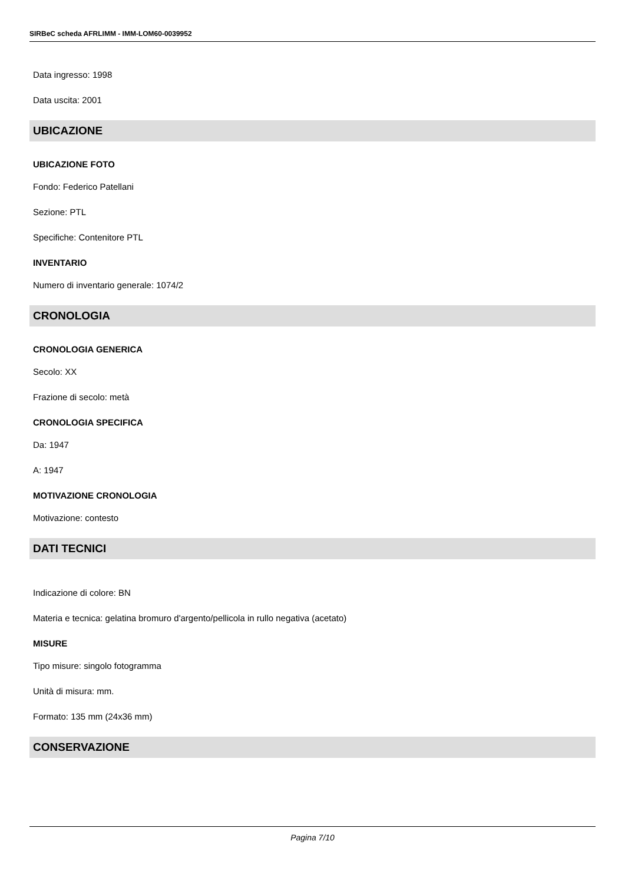SIRBeC scheda AFRLIMM - IMM-LOM60-0039952
Data ingresso: 1998
Data uscita: 2001
UBICAZIONE
UBICAZIONE FOTO
Fondo: Federico Patellani
Sezione: PTL
Specifiche: Contenitore PTL
INVENTARIO
Numero di inventario generale: 1074/2
CRONOLOGIA
CRONOLOGIA GENERICA
Secolo: XX
Frazione di secolo: metà
CRONOLOGIA SPECIFICA
Da: 1947
A: 1947
MOTIVAZIONE CRONOLOGIA
Motivazione: contesto
DATI TECNICI
Indicazione di colore: BN
Materia e tecnica: gelatina bromuro d'argento/pellicola in rullo negativa (acetato)
MISURE
Tipo misure: singolo fotogramma
Unità di misura: mm.
Formato: 135 mm (24x36 mm)
CONSERVAZIONE
Pagina 7/10